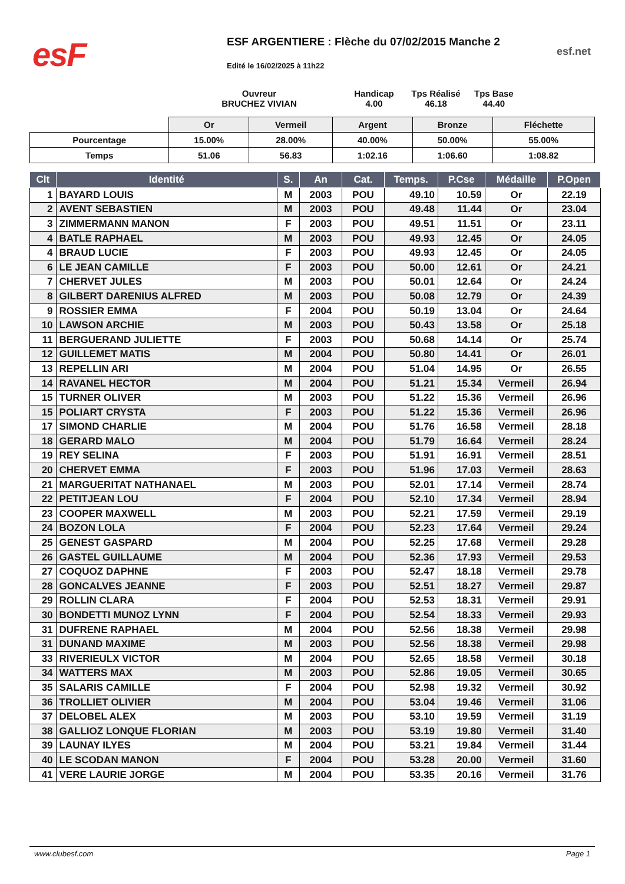esF
ESF ARGENTIERE : Flèche du 07/02/2015 Manche 2
Edité le 16/02/2025 à 11h22
esf.net
Ouvreur
BRUCHEZ VIVIAN
Handicap
4.00
Tps Réalisé
46.18
Tps Base
44.40
| | Or | Vermeil | Argent | Bronze | Fléchette |
| Pourcentage | 15.00% | 28.00% | 40.00% | 50.00% | 55.00% |
| Temps | 51.06 | 56.83 | 1:02.16 | 1:06.60 | 1:08.82 |
| Clt | Identité | S. | An | Cat. | Temps. | P.Cse | Médaille | P.Open |
| --- | --- | --- | --- | --- | --- | --- | --- | --- |
| 1 | BAYARD LOUIS | M | 2003 | POU | 49.10 | 10.59 | Or | 22.19 |
| 2 | AVENT SEBASTIEN | M | 2003 | POU | 49.48 | 11.44 | Or | 23.04 |
| 3 | ZIMMERMANN MANON | F | 2003 | POU | 49.51 | 11.51 | Or | 23.11 |
| 4 | BATLE RAPHAEL | M | 2003 | POU | 49.93 | 12.45 | Or | 24.05 |
| 4 | BRAUD LUCIE | F | 2003 | POU | 49.93 | 12.45 | Or | 24.05 |
| 6 | LE JEAN CAMILLE | F | 2003 | POU | 50.00 | 12.61 | Or | 24.21 |
| 7 | CHERVET JULES | M | 2003 | POU | 50.01 | 12.64 | Or | 24.24 |
| 8 | GILBERT DARENIUS ALFRED | M | 2003 | POU | 50.08 | 12.79 | Or | 24.39 |
| 9 | ROSSIER EMMA | F | 2004 | POU | 50.19 | 13.04 | Or | 24.64 |
| 10 | LAWSON ARCHIE | M | 2003 | POU | 50.43 | 13.58 | Or | 25.18 |
| 11 | BERGUERAND JULIETTE | F | 2003 | POU | 50.68 | 14.14 | Or | 25.74 |
| 12 | GUILLEMET MATIS | M | 2004 | POU | 50.80 | 14.41 | Or | 26.01 |
| 13 | REPELLIN ARI | M | 2004 | POU | 51.04 | 14.95 | Or | 26.55 |
| 14 | RAVANEL HECTOR | M | 2004 | POU | 51.21 | 15.34 | Vermeil | 26.94 |
| 15 | TURNER OLIVER | M | 2003 | POU | 51.22 | 15.36 | Vermeil | 26.96 |
| 15 | POLIART CRYSTA | F | 2003 | POU | 51.22 | 15.36 | Vermeil | 26.96 |
| 17 | SIMOND CHARLIE | M | 2004 | POU | 51.76 | 16.58 | Vermeil | 28.18 |
| 18 | GERARD MALO | M | 2004 | POU | 51.79 | 16.64 | Vermeil | 28.24 |
| 19 | REY SELINA | F | 2003 | POU | 51.91 | 16.91 | Vermeil | 28.51 |
| 20 | CHERVET EMMA | F | 2003 | POU | 51.96 | 17.03 | Vermeil | 28.63 |
| 21 | MARGUERITAT NATHANAEL | M | 2003 | POU | 52.01 | 17.14 | Vermeil | 28.74 |
| 22 | PETITJEAN LOU | F | 2004 | POU | 52.10 | 17.34 | Vermeil | 28.94 |
| 23 | COOPER MAXWELL | M | 2003 | POU | 52.21 | 17.59 | Vermeil | 29.19 |
| 24 | BOZON LOLA | F | 2004 | POU | 52.23 | 17.64 | Vermeil | 29.24 |
| 25 | GENEST GASPARD | M | 2004 | POU | 52.25 | 17.68 | Vermeil | 29.28 |
| 26 | GASTEL GUILLAUME | M | 2004 | POU | 52.36 | 17.93 | Vermeil | 29.53 |
| 27 | COQUOZ DAPHNE | F | 2003 | POU | 52.47 | 18.18 | Vermeil | 29.78 |
| 28 | GONCALVES JEANNE | F | 2003 | POU | 52.51 | 18.27 | Vermeil | 29.87 |
| 29 | ROLLIN CLARA | F | 2004 | POU | 52.53 | 18.31 | Vermeil | 29.91 |
| 30 | BONDETTI MUNOZ LYNN | F | 2004 | POU | 52.54 | 18.33 | Vermeil | 29.93 |
| 31 | DUFRENE RAPHAEL | M | 2004 | POU | 52.56 | 18.38 | Vermeil | 29.98 |
| 31 | DUNAND MAXIME | M | 2003 | POU | 52.56 | 18.38 | Vermeil | 29.98 |
| 33 | RIVERIEULX VICTOR | M | 2004 | POU | 52.65 | 18.58 | Vermeil | 30.18 |
| 34 | WATTERS MAX | M | 2003 | POU | 52.86 | 19.05 | Vermeil | 30.65 |
| 35 | SALARIS CAMILLE | F | 2004 | POU | 52.98 | 19.32 | Vermeil | 30.92 |
| 36 | TROLLIET OLIVIER | M | 2004 | POU | 53.04 | 19.46 | Vermeil | 31.06 |
| 37 | DELOBEL ALEX | M | 2003 | POU | 53.10 | 19.59 | Vermeil | 31.19 |
| 38 | GALLIOZ LONQUE FLORIAN | M | 2003 | POU | 53.19 | 19.80 | Vermeil | 31.40 |
| 39 | LAUNAY ILYES | M | 2004 | POU | 53.21 | 19.84 | Vermeil | 31.44 |
| 40 | LE SCODAN MANON | F | 2004 | POU | 53.28 | 20.00 | Vermeil | 31.60 |
| 41 | VERE LAURIE JORGE | M | 2004 | POU | 53.35 | 20.16 | Vermeil | 31.76 |
www.clubesf.com Page 1